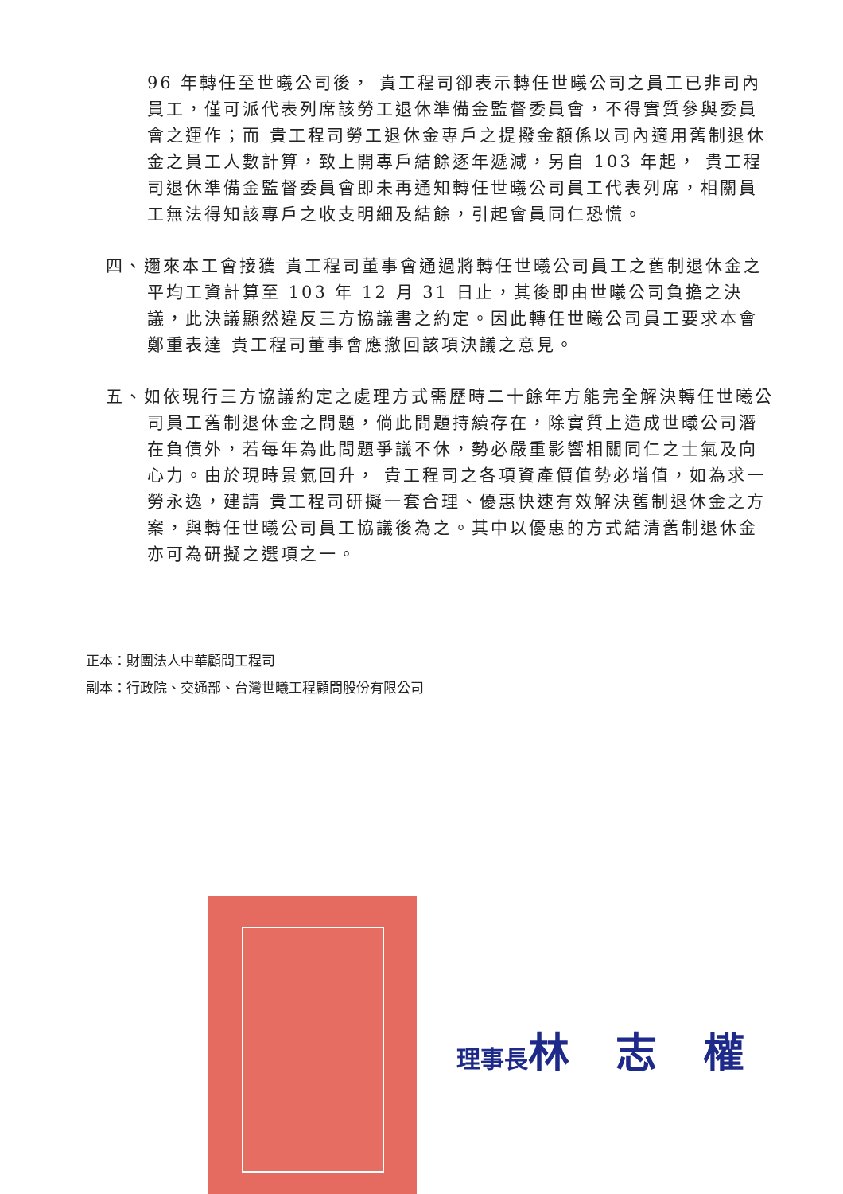96 年轉任至世曦公司後， 貴工程司卻表示轉任世曦公司之員工已非司內員工，僅可派代表列席該勞工退休準備金監督委員會，不得實質參與委員會之運作；而 貴工程司勞工退休金專戶之提撥金額係以司內適用舊制退休金之員工人數計算，致上開專戶結餘逐年遞減，另自 103 年起， 貴工程司退休準備金監督委員會即未再通知轉任世曦公司員工代表列席，相關員工無法得知該專戶之收支明細及結餘，引起會員同仁恐慌。
四、邇來本工會接獲 貴工程司董事會通過將轉任世曦公司員工之舊制退休金之平均工資計算至 103 年 12 月 31 日止，其後即由世曦公司負擔之決議，此決議顯然違反三方協議書之約定。因此轉任世曦公司員工要求本會鄭重表達 貴工程司董事會應撤回該項決議之意見。
五、如依現行三方協議約定之處理方式需歷時二十餘年方能完全解決轉任世曦公司員工舊制退休金之問題，倘此問題持續存在，除實質上造成世曦公司潛在負債外，若每年為此問題爭議不休，勢必嚴重影響相關同仁之士氣及向心力。由於現時景氣回升， 貴工程司之各項資產價值勢必增值，如為求一勞永逸，建請 貴工程司研擬一套合理、優惠快速有效解決舊制退休金之方案，與轉任世曦公司員工協議後為之。其中以優惠的方式結清舊制退休金亦可為研擬之選項之一。
正本：財團法人中華顧問工程司
副本：行政院、交通部、台灣世曦工程顧問股份有限公司
理事長林 志 權